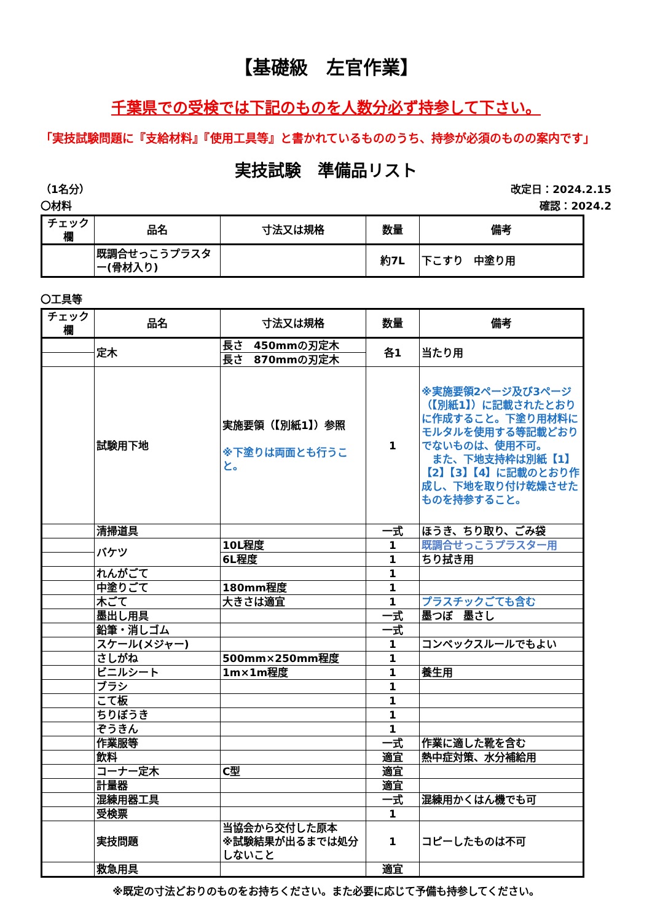【基礎級　左官作業】
千葉県での受検では下記のものを人数分必ず持参して下さい。
「実技試験問題に『支給材料』『使用工具等』と書かれているもののうち、持参が必須のものの案内です」
実技試験　準備品リスト
（1名分） 改定日：2024.2.15
〇材料 確認：2024.2
| チェック欄 | 品名 | 寸法又は規格 | 数量 | 備考 |
| --- | --- | --- | --- | --- |
| | 既調合せっこうプラスター(骨材入り) | | 約7L | 下こすり 中塗り用 |
〇工具等
| チェック欄 | 品名 | 寸法又は規格 | 数量 | 備考 |
| --- | --- | --- | --- | --- |
| | 定木 | 長さ 450mmの刃定木 | 各1 | 当たり用 |
| | | 長さ 870mmの刃定木 | | |
| | 試験用下地 | 実施要領（【別紙1】）参照 ※下塗りは両面とも行うこと。 | 1 | ※実施要領2ページ及び3ページ（【別紙1】）に記載されたとおりに作成すること。下塗り用材料にモルタルを使用する等記載どおりでないものは、使用不可。 また、下地支持枠は別紙【1】【2】【3】【4】に記載のとおり作成し、下地を取り付け乾燥させたものを持参すること。 |
| | 清掃道具 | | 一式 | ほうき、ちり取り、ごみ袋 |
| | バケツ | 10L程度 | 1 | 既調合せっこうプラスター用 |
| | | 6L程度 | 1 | ちり拭き用 |
| | れんがごて | | 1 | |
| | 中塗りごて | 180mm程度 | 1 | |
| | 木ごて | 大きさは適宜 | 1 | プラスチックごても含む |
| | 墨出し用具 | | 一式 | 墨つぼ 墨さし |
| | 鉛筆・消しゴム | | 一式 | |
| | スケール(メジャー) | | 1 | コンベックスルールでもよい |
| | さしがね | 500mm×250mm程度 | 1 | |
| | ビニルシート | 1m×1m程度 | 1 | 養生用 |
| | ブラシ | | 1 | |
| | こて板 | | 1 | |
| | ちりぼうき | | 1 | |
| | ぞうきん | | 1 | |
| | 作業服等 | | 一式 | 作業に適した靴を含む |
| | 飲料 | | 適宜 | 熱中症対策、水分補給用 |
| | コーナー定木 | C型 | 適宜 | |
| | 計量器 | | 適宜 | |
| | 混練用器工具 | | 一式 | 混練用かくはん機でも可 |
| | 受検票 | | 1 | |
| | 実技問題 | 当協会から交付した原本 ※試験結果が出るまでは処分しないこと | 1 | コピーしたものは不可 |
| | 救急用具 | | 適宜 | |
※既定の寸法どおりのものをお持ちください。また必要に応じて予備も持参してください。